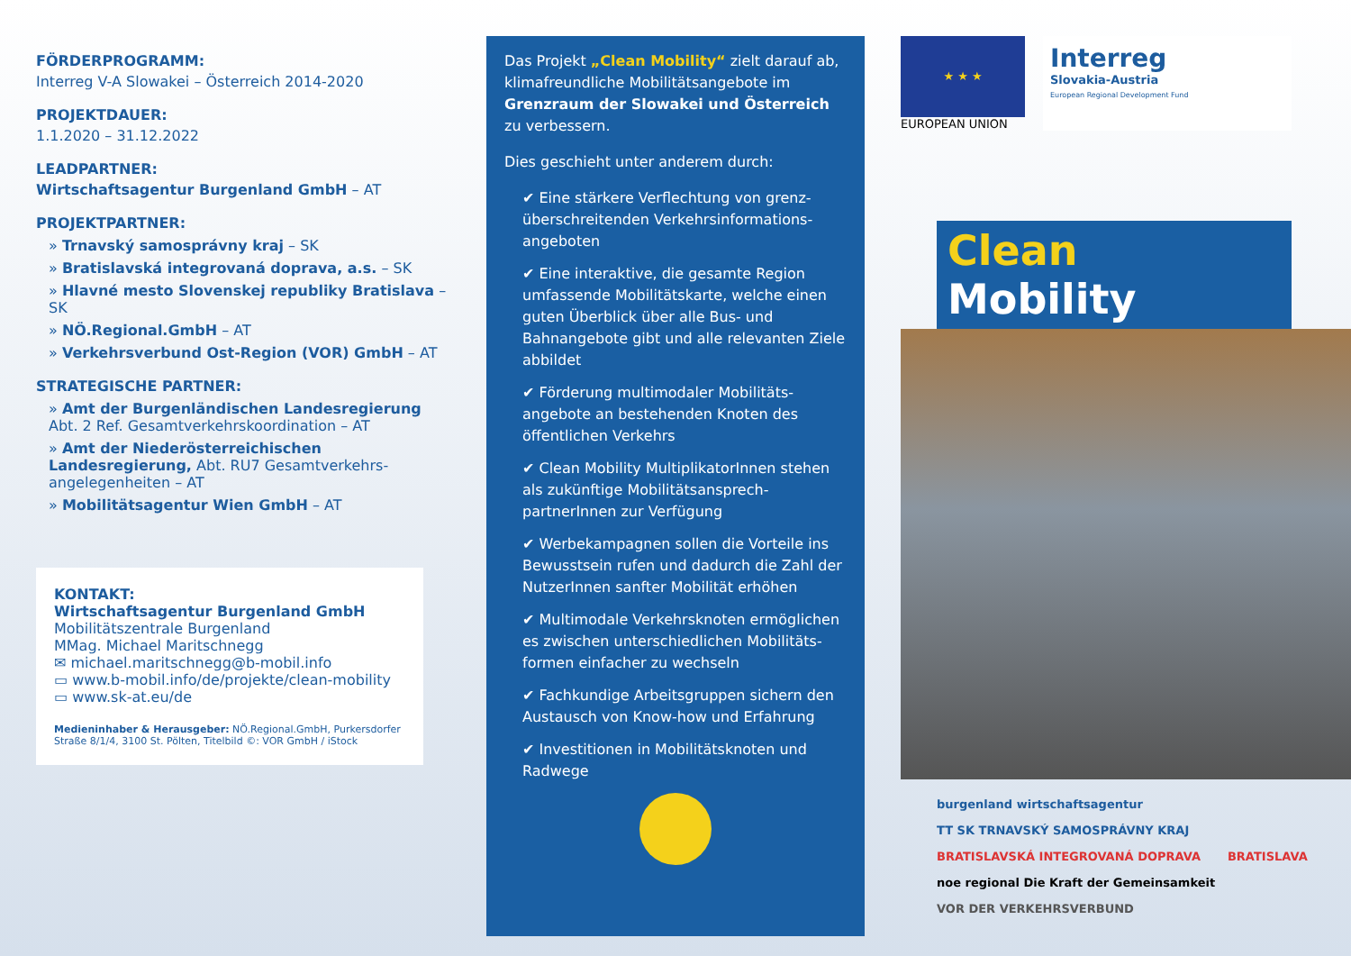FÖRDERPROGRAMM:
Interreg V-A Slowakei – Österreich 2014-2020
PROJEKTDAUER:
1.1.2020 – 31.12.2022
LEADPARTNER:
Wirtschaftsagentur Burgenland GmbH – AT
PROJEKTPARTNER:
» Trnavský samosprávny kraj – SK
» Bratislavská integrovaná doprava, a.s. – SK
» Hlavné mesto Slovenskej republiky Bratislava – SK
» NÖ.Regional.GmbH – AT
» Verkehrsverbund Ost-Region (VOR) GmbH – AT
STRATEGISCHE PARTNER:
» Amt der Burgenländischen Landesregierung Abt. 2 Ref. Gesamtverkehrskoordination – AT
» Amt der Niederösterreichischen Landesregierung, Abt. RU7 Gesamtverkehrs-angelegenheiten – AT
» Mobilitätsagentur Wien GmbH – AT
KONTAKT:
Wirtschaftsagentur Burgenland GmbH
Mobilitätszentrale Burgenland
MMag. Michael Maritschnegg
✉ michael.maritschnegg@b-mobil.info
▭ www.b-mobil.info/de/projekte/clean-mobility
▭ www.sk-at.eu/de
Medieninhaber & Herausgeber: NÖ.Regional.GmbH, Purkersdorfer Straße 8/1/4, 3100 St. Pölten, Titelbild ©: VOR GmbH / iStock
Das Projekt „Clean Mobility“ zielt darauf ab, klimafreundliche Mobilitätsangebote im Grenzraum der Slowakei und Österreich zu verbessern.
Dies geschieht unter anderem durch:
✔ Eine stärkere Verflechtung von grenz-überschreitenden Verkehrsinformations-angeboten
✔ Eine interaktive, die gesamte Region umfassende Mobilitätskarte, welche einen guten Überblick über alle Bus- und Bahnangebote gibt und alle relevanten Ziele abbildet
✔ Förderung multimodaler Mobilitäts-angebote an bestehenden Knoten des öffentlichen Verkehrs
✔ Clean Mobility MultiplikatorInnen stehen als zukünftige Mobilitätsansprech-partnerInnen zur Verfügung
✔ Werbekampagnen sollen die Vorteile ins Bewusstsein rufen und dadurch die Zahl der NutzerInnen sanfter Mobilität erhöhen
✔ Multimodale Verkehrsknoten ermöglichen es zwischen unterschiedlichen Mobilitäts-formen einfacher zu wechseln
✔ Fachkundige Arbeitsgruppen sichern den Austausch von Know-how und Erfahrung
✔ Investitionen in Mobilitätsknoten und Radwege
★ ★ ★
EUROPEAN UNION
Interreg
Slovakia-Austria
European Regional Development Fund
Clean Mobility
burgenland wirtschaftsagentur TT SK TRNAVSKÝ SAMOSPRÁVNY KRAJ BRATISLAVSKÁ INTEGROVANÁ DOPRAVA BRATISLAVA noe regional Die Kraft der Gemeinsamkeit VOR DER VERKEHRSVERBUND